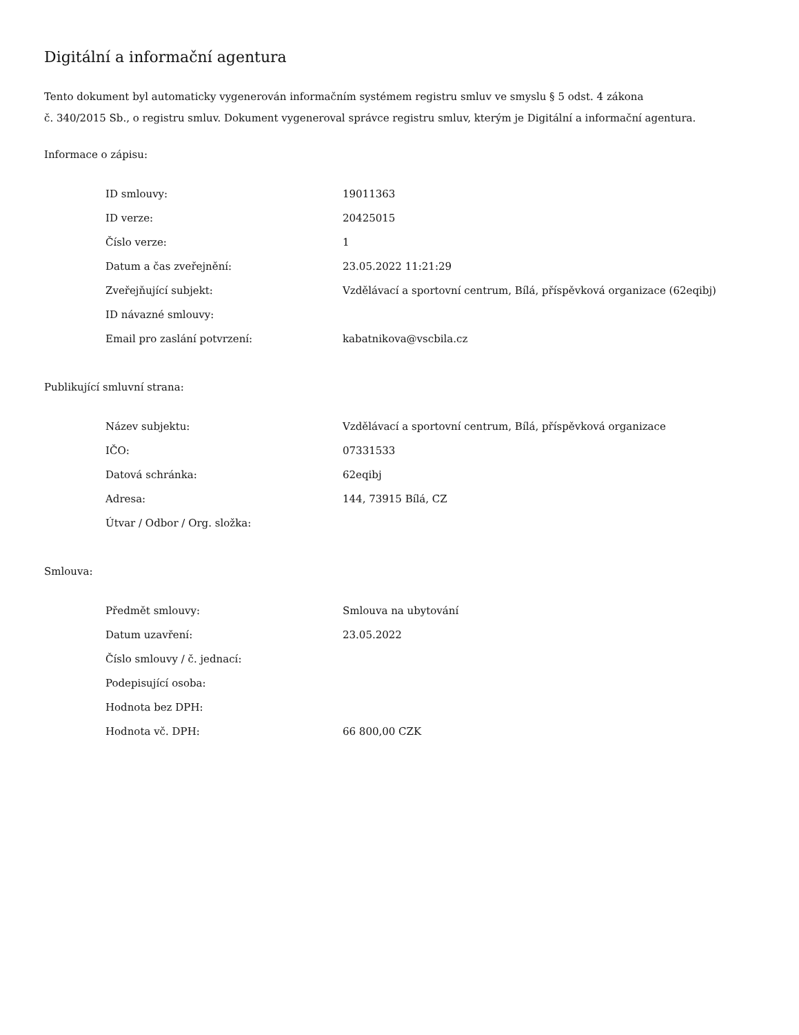Digitální a informační agentura
Tento dokument byl automaticky vygenerován informačním systémem registru smluv ve smyslu § 5 odst. 4 zákona
č. 340/2015 Sb., o registru smluv. Dokument vygeneroval správce registru smluv, kterým je Digitální a informační agentura.
Informace o zápisu:
| ID smlouvy: | 19011363 |
| ID verze: | 20425015 |
| Číslo verze: | 1 |
| Datum a čas zveřejnění: | 23.05.2022 11:21:29 |
| Zveřejňující subjekt: | Vzdělávací a sportovní centrum, Bílá, příspěvková organizace (62eqibj) |
| ID návazné smlouvy: | |
| Email pro zaslání potvrzení: | kabatnikova@vscbila.cz |
Publikující smluvní strana:
| Název subjektu: | Vzdělávací a sportovní centrum, Bílá, příspěvková organizace |
| IČO: | 07331533 |
| Datová schránka: | 62eqibj |
| Adresa: | 144, 73915 Bílá, CZ |
| Útvar / Odbor / Org. složka: | |
Smlouva:
| Předmět smlouvy: | Smlouva na ubytování |
| Datum uzavření: | 23.05.2022 |
| Číslo smlouvy / č. jednací: | |
| Podepisující osoba: | |
| Hodnota bez DPH: | |
| Hodnota vč. DPH: | 66 800,00 CZK |